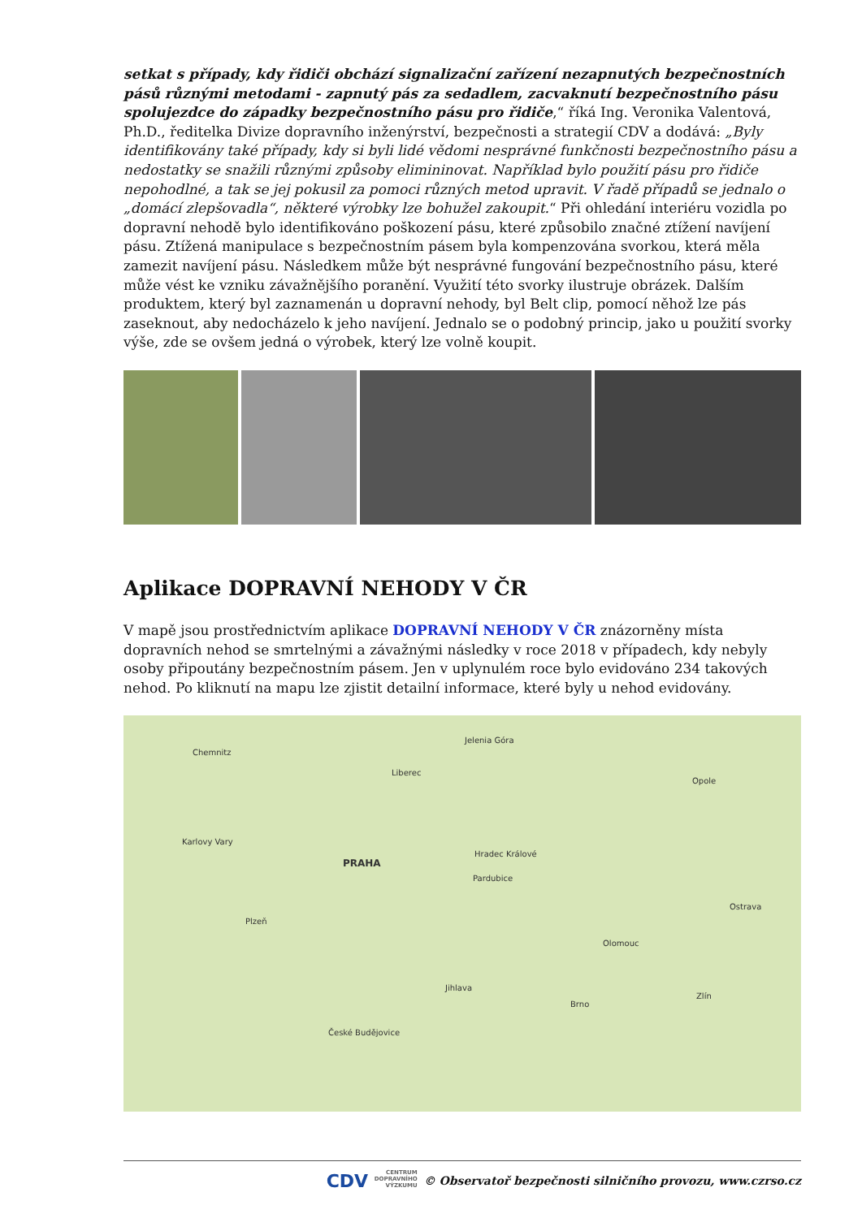setkat s případy, kdy řidiči obchází signalizační zařízení nezapnutých bezpečnostních pásů různými metodami - zapnutý pás za sedadlem, zacvaknutí bezpečnostního pásu spolujezdce do západky bezpečnostního pásu pro řidiče,“ říká Ing. Veronika Valentová, Ph.D., ředitelka Divize dopravního inženýrství, bezpečnosti a strategií CDV a dodává: „Byly identifikovány také případy, kdy si byli lidé vědomi nesprávné funkčnosti bezpečnostního pásu a nedostatky se snažili různými způsoby elimininovat. Například bylo použití pásu pro řidiče nepohodlné, a tak se jej pokusil za pomoci různých metod upravit. V řadě případů se jednalo o „domácí zlepšovadla“, některé výrobky lze bohužel zakoupit.“ Při ohledání interiéru vozidla po dopravní nehodě bylo identifikováno poškození pásu, které způsobilo značné ztížení navíjení pásu. Ztížená manipulace s bezpečnostním pásem byla kompenzována svorkou, která měla zamezit navíjení pásu. Následkem může být nesprávné fungování bezpečnostního pásu, které může vést ke vzniku závažnějšího poranění. Využití této svorky ilustruje obrázek. Dalším produktem, který byl zaznamenán u dopravní nehody, byl Belt clip, pomocí něhož lze pás zaseknout, aby nedocházelo k jeho navíjení. Jednalo se o podobný princip, jako u použití svorky výše, zde se ovšem jedná o výrobek, který lze volně koupit.
Aplikace DOPRAVNÍ NEHODY V ČR
V mapě jsou prostřednictvím aplikace DOPRAVNÍ NEHODY V ČR znázorněny místa dopravních nehod se smrtelnými a závažnými následky v roce 2018 v případech, kdy nebyly osoby připoutány bezpečnostním pásem. Jen v uplynulém roce bylo evidováno 234 takových nehod. Po kliknutí na mapu lze zjistit detailní informace, které byly u nehod evidovány.
Chemnitz
Jelenia Góra
Liberec
PRAHA
Karlovy Vary
Plzeň
Hradec Králové
Pardubice
Olomouc
Ostrava
Brno
České Budějovice
Jihlava
Zlín
Opole
CDV CENTRUM
DOPRAVNÍHO
VÝZKUMU © Observatoř bezpečnosti silničního provozu, www.czrso.cz